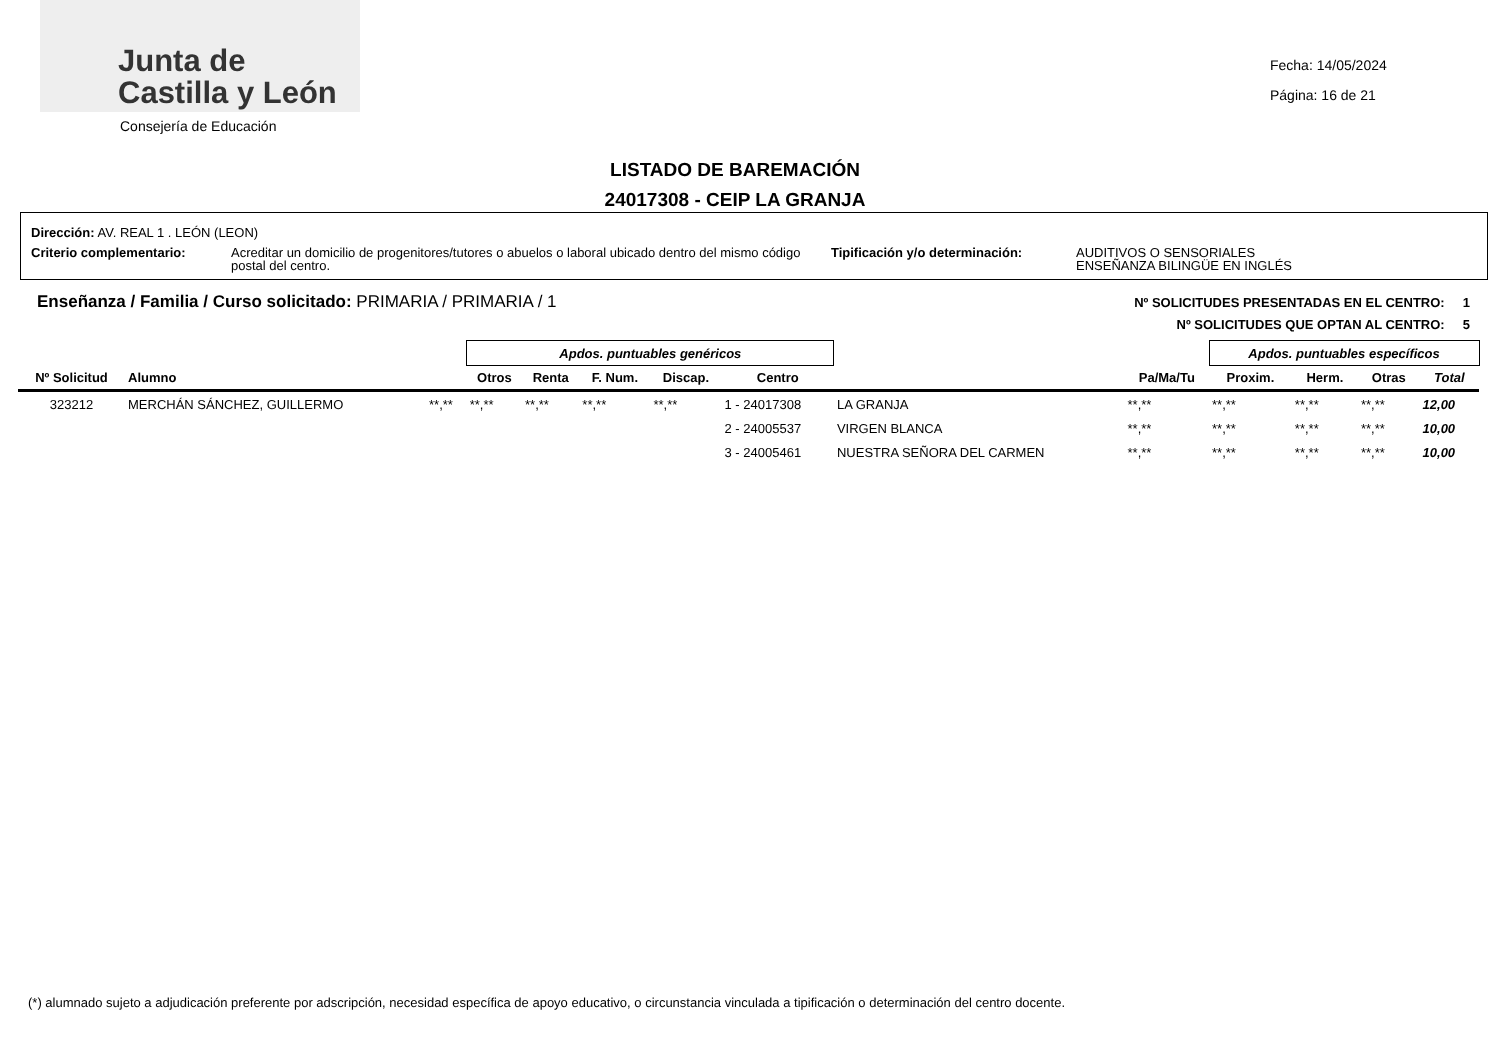Junta de
Castilla y León
Consejería de Educación
Fecha: 14/05/2024
Página: 16 de 21
LISTADO DE BAREMACIÓN
24017308 - CEIP LA GRANJA
Dirección: AV. REAL 1 . LEÓN (LEON)
Criterio complementario: Acreditar un domicilio de progenitores/tutores o abuelos o laboral ubicado dentro del mismo código postal del centro. Tipificación y/o determinación: AUDITIVOS O SENSORIALES
ENSEÑANZA BILINGÜE EN INGLÉS
Enseñanza / Familia / Curso solicitado: PRIMARIA / PRIMARIA / 1
Nº SOLICITUDES PRESENTADAS EN EL CENTRO: 1
Nº SOLICITUDES QUE OPTAN AL CENTRO: 5
| | | | Apdos. puntuables genéricos | | | | | | | Apdos. puntuables específicos | | | | |
| Nº Solicitud | Alumno | | Otros | Renta | F. Num. | Discap. | Centro | | Pa/Ma/Tu | Proxim. | Herm. | Otras | Total | |
| 323212 | MERCHÁN SÁNCHEZ, GUILLERMO | **,** | **,** | **,** | **,** | **,** | 1 - 24017308 | LA GRANJA | **,** | **,** | **,** | **,** | 12,00 | |
| | | | | | | | 2 - 24005537 | VIRGEN BLANCA | **,** | **,** | **,** | **,** | 10,00 | |
| | | | | | | | 3 - 24005461 | NUESTRA SEÑORA DEL CARMEN | **,** | **,** | **,** | **,** | 10,00 | |
(*) alumnado sujeto a adjudicación preferente por adscripción, necesidad específica de apoyo educativo, o circunstancia vinculada a tipificación o determinación del centro docente.